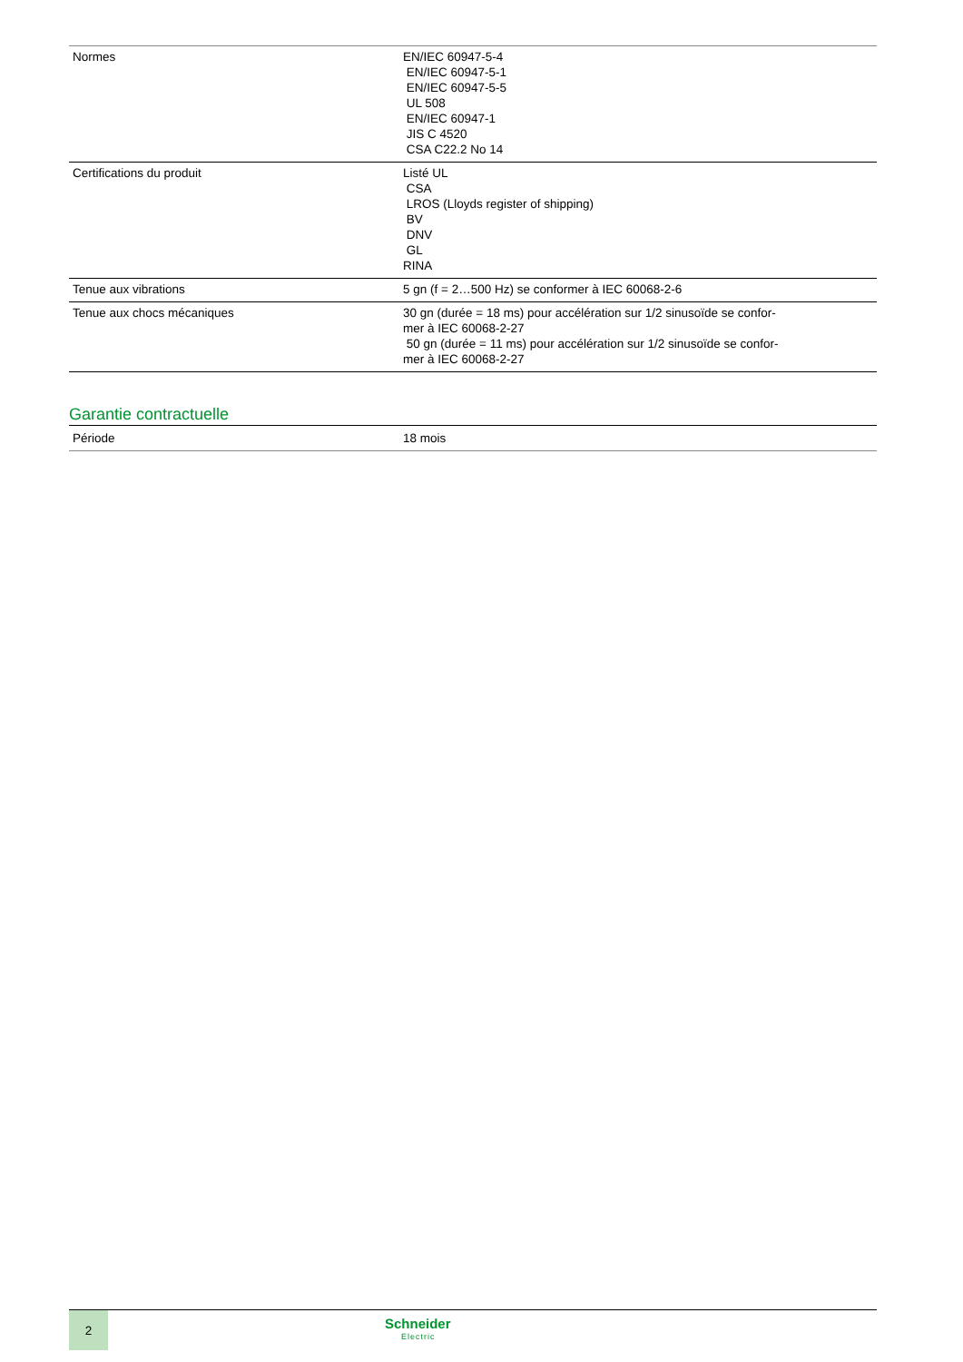| Normes | EN/IEC 60947-5-4 EN/IEC 60947-5-1 EN/IEC 60947-5-5 UL 508 EN/IEC 60947-1 JIS C 4520 CSA C22.2 No 14 |
| Certifications du produit | Listé UL CSA LROS (Lloyds register of shipping) BV DNV GL RINA |
| Tenue aux vibrations | 5 gn (f = 2…500 Hz) se conformer à IEC 60068-2-6 |
| Tenue aux chocs mécaniques | 30 gn (durée = 18 ms) pour accélération sur 1/2 sinusoïde se confor- mer à IEC 60068-2-27 50 gn (durée = 11 ms) pour accélération sur 1/2 sinusoïde se confor- mer à IEC 60068-2-27 |
Garantie contractuelle
| Période | 18 mois |
2
Schneider
Electric